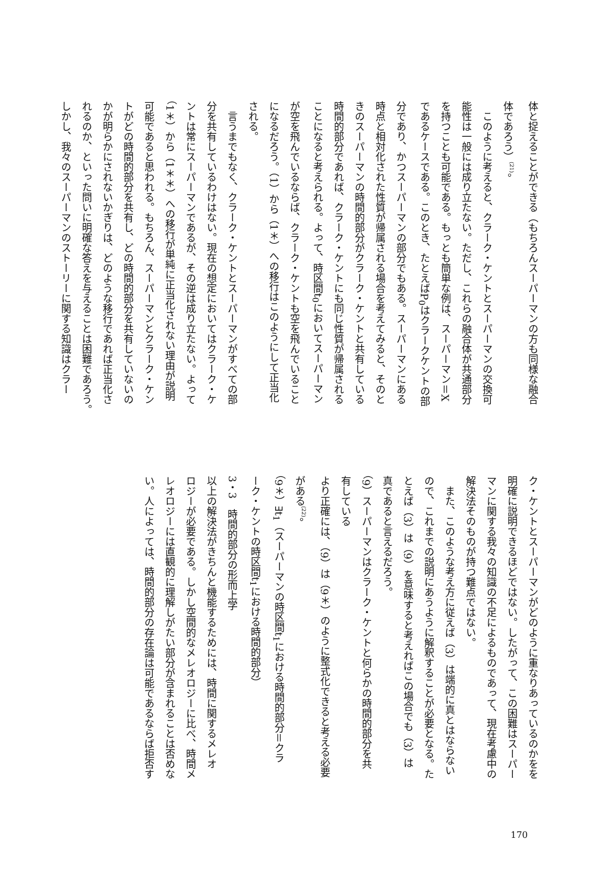体と捉えることができる（もちろんスーパーマンの方も同様な融合
体であろう）<sup>(21)</sup>。
　このように考えると、クラーク・ケントとスーパーマンの交換可
能性は一般には成り立たない。ただし、これらの融合体が共通部分
を持つことも可能である。もっとも簡単な例は、スーパーマン＝X
であるケースである。このとき、たとえばP<sub>0</sub>はクラークケントの部
分であり、かつスーパーマンの部分でもある。スーパーマンにある
時点と相対化された性質が帰属される場合を考えてみると、そのと
きのスーパーマンの時間的部分がクラーク・ケントと共有している
時間的部分であれば、クラーク・ケントにも同じ性質が帰属される
ことになると考えられる。よって、時区間t<sub>0</sub>においてスーパーマン
が空を飛んでいるならば、クラーク・ケントも空を飛んでいること
になるだろう。（1）から（1＊）への移行はこのようにして正当化
される。
　言うまでもなく、クラーク・ケントとスーパーマンがすべての部
分を共有しているわけはない。現在の想定においてはクラーク・ケ
ントは常にスーパーマンであるが、その逆は成り立たない。よって
（1＊）から（1＊＊）への移行が単純に正当化されない理由が説明
可能であると思われる。もちろん、スーパーマンとクラーク・ケン
トがどの時間的部分を共有し、どの時間的部分を共有していないの
かが明らかにされないかぎりは、どのような移行であれば正当化さ
れるのか、といった問いに明確な答えを与えることは困難であろう。
しかし、我々のスーパーマンのストーリーに関する知識はクラー
ク・ケントとスーパーマンがどのように重なりあっているのかをを
明確に説明できるほどではない。したがって、この困難はスーパー
マンに関する我々の知識の不足によるものであって、現在考慮中の
解決法そのものが持つ難点ではない。
　また、このような考え方に従えば（3）は端的に真とはならない
ので、これまでの説明にあうように解釈することが必要となる。た
とえば（3）は（9）を意味すると考えればこの場合でも（3）は
真であると言えるだろう。
（9）スーパーマンはクラーク・ケントと何らかの時間的部分を共
有している
より正確には、（9）は（9＊）のように整式化できると考える必要
がある<sup>(22)</sup>。
（9＊）∃t<sub>1</sub>（スーパーマンの時区間t<sub>1</sub>における時間的部分＝クラ
ーク・ケントの時区間t<sub>1</sub>における時間的部分）
3・3　時間的部分の形而上学
以上の解決法がきちんと機能するためには、時間に関するメレオ
ロジーが必要である。しかし空間的なメレオロジーに比べ、時間メ
レオロジーには直観的に理解しがたい部分が含まれることは否めな
い。人によっては、時間的部分の存在論は可能であるならば拒否す
170